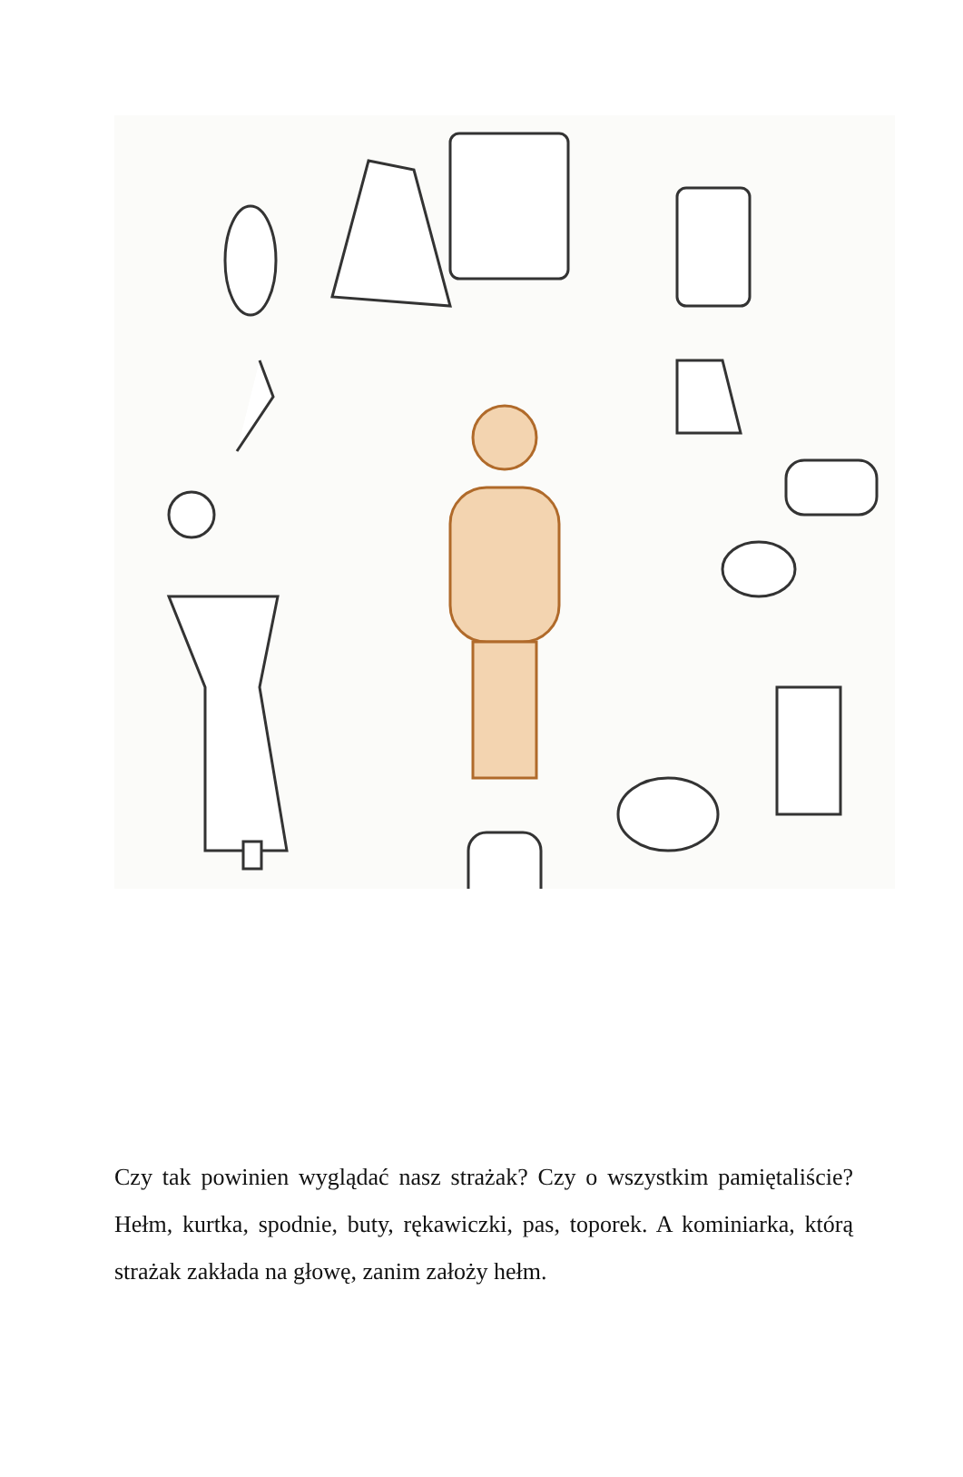Czy tak powinien wyglądać nasz strażak? Czy o wszystkim pamiętaliście? Hełm, kurtka, spodnie, buty, rękawiczki, pas, toporek. A kominiarka, którą strażak zakłada na głowę, zanim założy hełm.